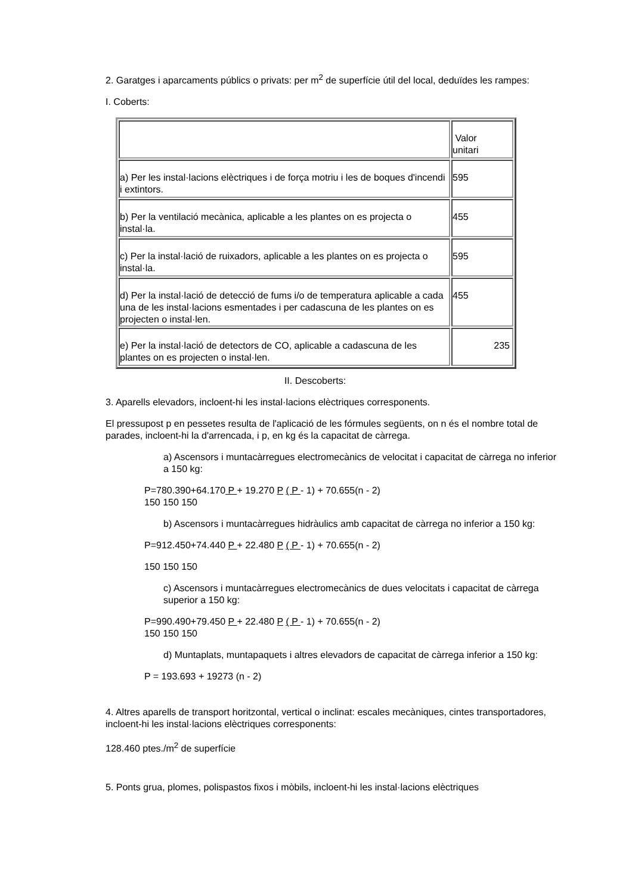2. Garatges i aparcaments públics o privats: per m<sup>2</sup> de superfície útil del local, deduïdes les rampes:
I. Coberts:
| | Valor unitari |
| a) Per les instal·lacions elèctriques i de força motriu i les de boques d'incendi i extintors. | 595 |
| b) Per la ventilació mecànica, aplicable a les plantes on es projecta o instal·la. | 455 |
| c) Per la instal·lació de ruixadors, aplicable a les plantes on es projecta o instal·la. | 595 |
| d) Per la instal·lació de detecció de fums i/o de temperatura aplicable a cada una de les instal·lacions esmentades i per cadascuna de les plantes on es projecten o instal·len. | 455 |
| e) Per la instal·lació de detectors de CO, aplicable a cadascuna de les plantes on es projecten o instal·len. | 235 |
II. Descoberts:
3. Aparells elevadors, incloent-hi les instal·lacions elèctriques corresponents.
El pressupost p en pessetes resulta de l'aplicació de les fórmules següents, on n és el nombre total de parades, incloent-hi la d'arrencada, i p, en kg és la capacitat de càrrega.
a) Ascensors i muntacàrregues electromecànics de velocitat i capacitat de càrrega no inferior a 150 kg:
P=780.390+64.170 P + 19.270 P ( P - 1) + 70.655(n - 2)
150 150 150
b) Ascensors i muntacàrregues hidràulics amb capacitat de càrrega no inferior a 150 kg:
P=912.450+74.440 P + 22.480 P ( P - 1) + 70.655(n - 2)
150 150 150
c) Ascensors i muntacàrregues electromecànics de dues velocitats i capacitat de càrrega superior a 150 kg:
P=990.490+79.450 P + 22.480 P ( P - 1) + 70.655(n - 2)
150 150 150
d) Muntaplats, muntapaquets i altres elevadors de capacitat de càrrega inferior a 150 kg:
P = 193.693 + 19273 (n - 2)
4. Altres aparells de transport horitzontal, vertical o inclinat: escales mecàniques, cintes transportadores, incloent-hi les instal·lacions elèctriques corresponents:
128.460 ptes./m<sup>2</sup> de superfície
5. Ponts grua, plomes, polispastos fixos i mòbils, incloent-hi les instal·lacions elèctriques